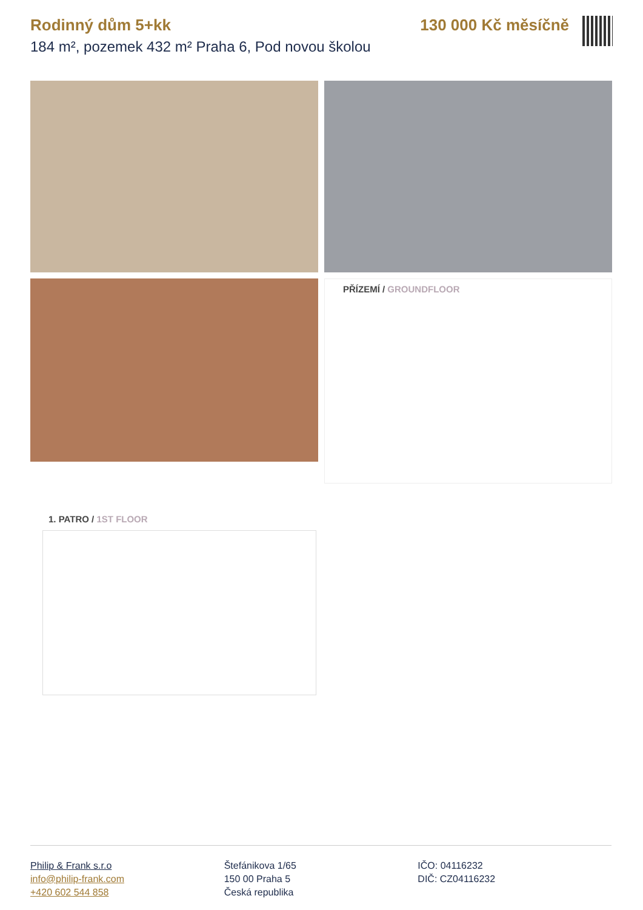Rodinný dům 5+kk
184 m², pozemek 432 m² Praha 6, Pod novou školou
130 000 Kč měsíčně
PŘÍZEMÍ / GROUNDFLOOR
1. PATRO / 1ST FLOOR
Philip & Frank s.r.o
info@philip-frank.com
+420 602 544 858
Štefánikova 1/65
150 00 Praha 5
Česká republika
IČO: 04116232
DIČ: CZ04116232